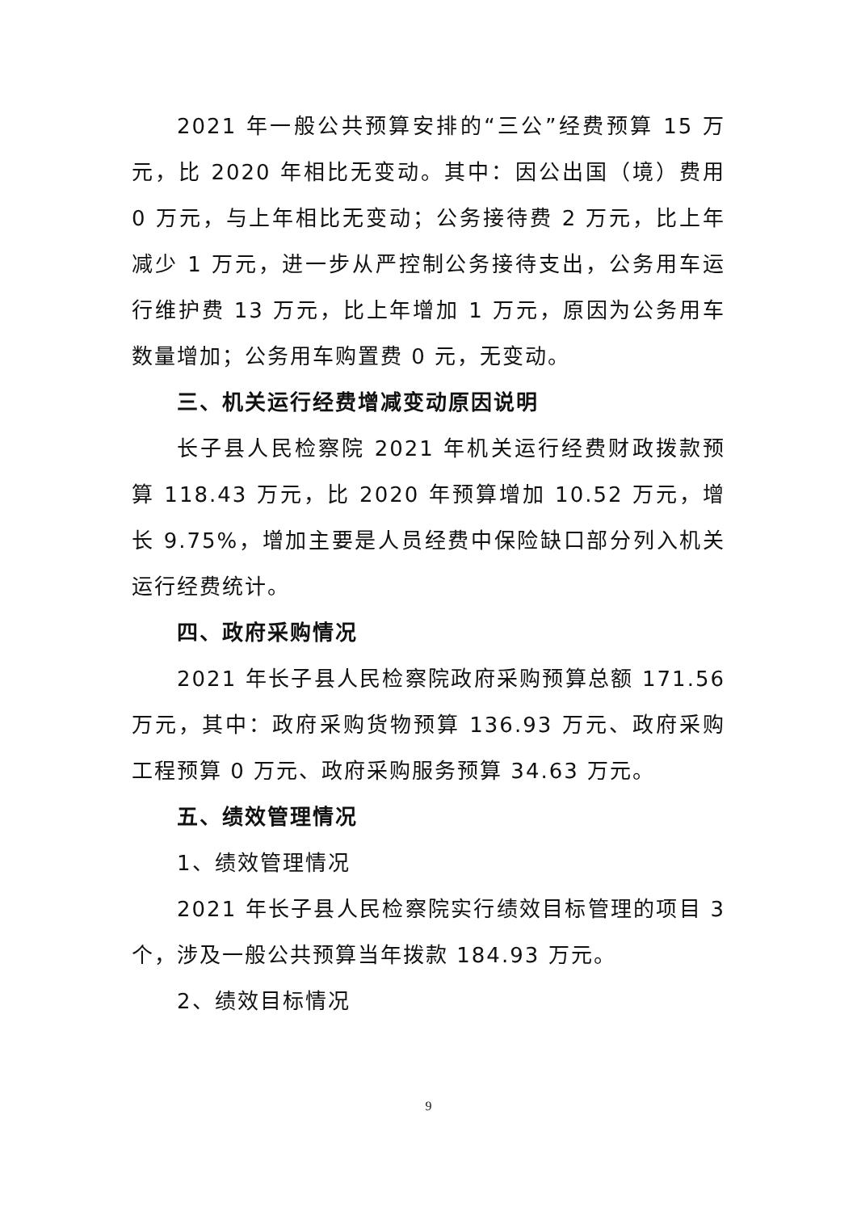2021 年一般公共预算安排的“三公”经费预算 15 万元，比 2020 年相比无变动。其中：因公出国（境）费用 0 万元，与上年相比无变动；公务接待费 2 万元，比上年减少 1 万元，进一步从严控制公务接待支出，公务用车运行维护费 13 万元，比上年增加 1 万元，原因为公务用车数量增加；公务用车购置费 0 元，无变动。
三、机关运行经费增减变动原因说明
长子县人民检察院 2021 年机关运行经费财政拨款预算 118.43 万元，比 2020 年预算增加 10.52 万元，增长 9.75%，增加主要是人员经费中保险缺口部分列入机关运行经费统计。
四、政府采购情况
2021 年长子县人民检察院政府采购预算总额 171.56 万元，其中：政府采购货物预算 136.93 万元、政府采购工程预算 0 万元、政府采购服务预算 34.63 万元。
五、绩效管理情况
1、绩效管理情况
2021 年长子县人民检察院实行绩效目标管理的项目 3 个，涉及一般公共预算当年拨款 184.93 万元。
2、绩效目标情况
9